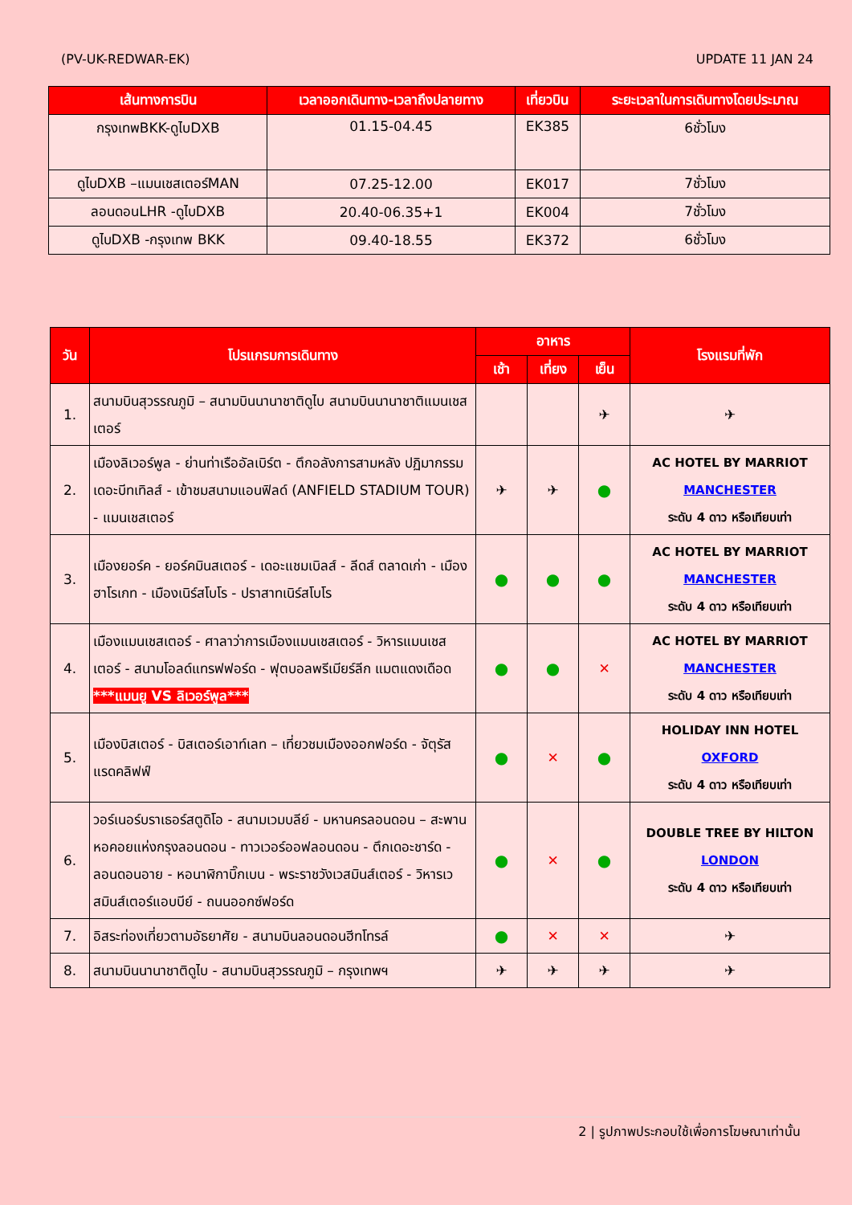(PV-UK-REDWAR-EK) UPDATE 11 JAN 24
| เส้นทางการบิน | เวลาออกเดินทาง-เวลาถึงปลายทาง | เที่ยวบิน | ระยะเวลาในการเดินทางโดยประมาณ |
| --- | --- | --- | --- |
| กรุงเทพBKK-ดูไบDXB | 01.15-04.45 | EK385 | 6ชั่วโมง |
| ดูไบDXB –แมนเชสเตอร์MAN | 07.25-12.00 | EK017 | 7ชั่วโมง |
| ลอนดอนLHR -ดูไบDXB | 20.40-06.35+1 | EK004 | 7ชั่วโมง |
| ดูไบDXB -กรุงเทพ BKK | 09.40-18.55 | EK372 | 6ชั่วโมง |
| วัน | โปรแกรมการเดินทาง | อาหาร | | | โรงแรมที่พัก |
| --- | --- | --- | --- | --- | --- |
| | | เช้า | เที่ยง | เย็น | |
| 1. | สนามบินสุวรรณภูมิ – สนามบินนานาชาติดูไบ สนามบินนานาชาติแมนเชสเตอร์ | | | ✈ | ✈ |
| 2. | เมืองลิเวอร์พูล - ย่านท่าเรืออัลเบิร์ต - ตึกอลังการสามหลัง ปฏิมากรรมเดอะบีทเทิลส์ - เข้าชมสนามแอนฟิลด์ (ANFIELD STADIUM TOUR) - แมนเชสเตอร์ | ✈ | ✈ | ● | AC HOTEL BY MARRIOT MANCHESTER ระดับ 4 ดาว หรือเทียบเท่า |
| 3. | เมืองยอร์ค - ยอร์คมินสเตอร์ - เดอะแชมเบิลส์ - ลีดส์ ตลาดเก่า - เมืองฮาโรเกท - เมืองเนิร์สโบโร - ปราสาทเนิร์สโบโร | ● | ● | ● | AC HOTEL BY MARRIOT MANCHESTER ระดับ 4 ดาว หรือเทียบเท่า |
| 4. | เมืองแมนเชสเตอร์ - ศาลาว่าการเมืองแมนเชสเตอร์ - วิหารแมนเชสเตอร์ - สนามโอลด์แทรฟฟอร์ด - ฟุตบอลพรีเมียร์ลีก แมตแดงเดือด ***แมนยู VS ลิเวอร์พูล*** | ● | ● | ✕ | AC HOTEL BY MARRIOT MANCHESTER ระดับ 4 ดาว หรือเทียบเท่า |
| 5. | เมืองบิสเตอร์ - บิสเตอร์เอาท์เลท – เที่ยวชมเมืองออกฟอร์ด - จัตุรัสแรดคลิฟฟ์ | ● | ✕ | ● | HOLIDAY INN HOTEL OXFORD ระดับ 4 ดาว หรือเทียบเท่า |
| 6. | วอร์เนอร์บราเธอร์สตูดิโอ - สนามเวมบลีย์ - มหานครลอนดอน – สะพานหอคอยแห่งกรุงลอนดอน - ทาวเวอร์ออฟลอนดอน - ตึกเดอะชาร์ด - ลอนดอนอาย - หอนาฬิกาบิ๊กเบน - พระราชวังเวสมินส์เตอร์ - วิหารเวสมินส์เตอร์แอบบีย์ - ถนนออกซ์ฟอร์ด | ● | ✕ | ● | DOUBLE TREE BY HILTON LONDON ระดับ 4 ดาว หรือเทียบเท่า |
| 7. | อิสระท่องเที่ยวตามอัธยาศัย - สนามบินลอนดอนฮีทโทรล์ | ● | ✕ | ✕ | ✈ |
| 8. | สนามบินนานาชาติดูไบ - สนามบินสุวรรณภูมิ – กรุงเทพฯ | ✈ | ✈ | ✈ | ✈ |
2 | รูปภาพประกอบใช้เพื่อการโฆษณาเท่านั้น